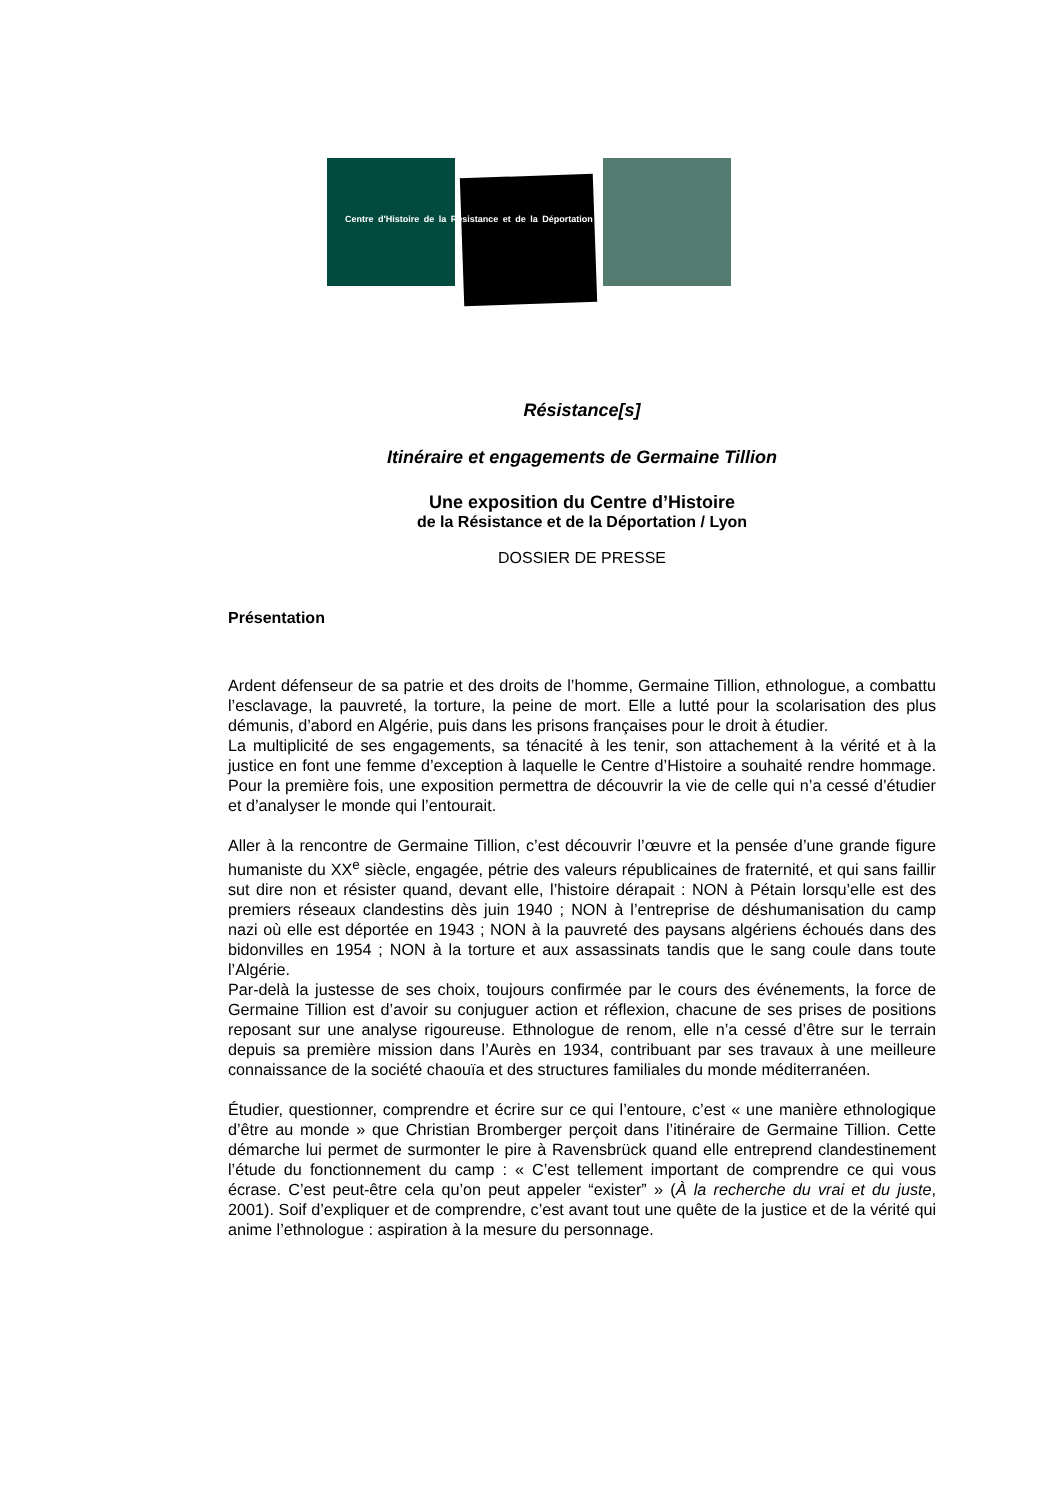Centre d'Histoire de la Résistance et de la Déportation
Résistance[s]
Itinéraire et engagements de Germaine Tillion
Une exposition du Centre d’Histoire
de la Résistance et de la Déportation / Lyon
DOSSIER DE PRESSE
Présentation
Ardent défenseur de sa patrie et des droits de l’homme, Germaine Tillion, ethnologue, a combattu l’esclavage, la pauvreté, la torture, la peine de mort. Elle a lutté pour la scolarisation des plus démunis, d’abord en Algérie, puis dans les prisons françaises pour le droit à étudier.
La multiplicité de ses engagements, sa ténacité à les tenir, son attachement à la vérité et à la justice en font une femme d’exception à laquelle le Centre d’Histoire a souhaité rendre hommage. Pour la première fois, une exposition permettra de découvrir la vie de celle qui n’a cessé d’étudier et d’analyser le monde qui l’entourait.
Aller à la rencontre de Germaine Tillion, c’est découvrir l’œuvre et la pensée d’une grande figure humaniste du XX<sup>e</sup> siècle, engagée, pétrie des valeurs républicaines de fraternité, et qui sans faillir sut dire non et résister quand, devant elle, l’histoire dérapait : NON à Pétain lorsqu’elle est des premiers réseaux clandestins dès juin 1940 ; NON à l’entreprise de déshumanisation du camp nazi où elle est déportée en 1943 ; NON à la pauvreté des paysans algériens échoués dans des bidonvilles en 1954 ; NON à la torture et aux assassinats tandis que le sang coule dans toute l’Algérie.
Par-delà la justesse de ses choix, toujours confirmée par le cours des événements, la force de Germaine Tillion est d’avoir su conjuguer action et réflexion, chacune de ses prises de positions reposant sur une analyse rigoureuse. Ethnologue de renom, elle n’a cessé d’être sur le terrain depuis sa première mission dans l’Aurès en 1934, contribuant par ses travaux à une meilleure connaissance de la société chaouïa et des structures familiales du monde méditerranéen.
Étudier, questionner, comprendre et écrire sur ce qui l’entoure, c’est « une manière ethnologique d’être au monde » que Christian Bromberger perçoit dans l’itinéraire de Germaine Tillion. Cette démarche lui permet de surmonter le pire à Ravensbrück quand elle entreprend clandestinement l’étude du fonctionnement du camp : « C’est tellement important de comprendre ce qui vous écrase. C’est peut-être cela qu’on peut appeler “exister” » (À la recherche du vrai et du juste, 2001). Soif d’expliquer et de comprendre, c’est avant tout une quête de la justice et de la vérité qui anime l’ethnologue : aspiration à la mesure du personnage.